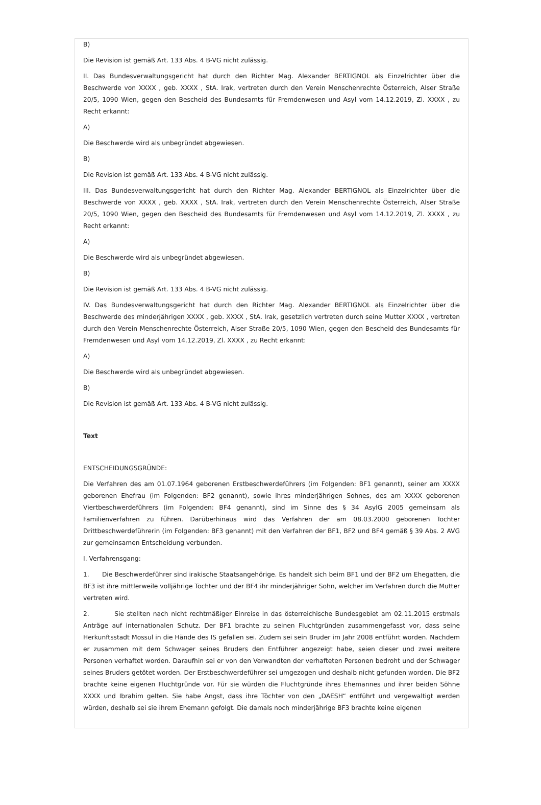B)
Die Revision ist gemäß Art. 133 Abs. 4 B-VG nicht zulässig.
II. Das Bundesverwaltungsgericht hat durch den Richter Mag. Alexander BERTIGNOL als Einzelrichter über die Beschwerde von XXXX , geb. XXXX , StA. Irak, vertreten durch den Verein Menschenrechte Österreich, Alser Straße 20/5, 1090 Wien, gegen den Bescheid des Bundesamts für Fremdenwesen und Asyl vom 14.12.2019, Zl. XXXX , zu Recht erkannt:
A)
Die Beschwerde wird als unbegründet abgewiesen.
B)
Die Revision ist gemäß Art. 133 Abs. 4 B-VG nicht zulässig.
III. Das Bundesverwaltungsgericht hat durch den Richter Mag. Alexander BERTIGNOL als Einzelrichter über die Beschwerde von XXXX , geb. XXXX , StA. Irak, vertreten durch den Verein Menschenrechte Österreich, Alser Straße 20/5, 1090 Wien, gegen den Bescheid des Bundesamts für Fremdenwesen und Asyl vom 14.12.2019, Zl. XXXX , zu Recht erkannt:
A)
Die Beschwerde wird als unbegründet abgewiesen.
B)
Die Revision ist gemäß Art. 133 Abs. 4 B-VG nicht zulässig.
IV. Das Bundesverwaltungsgericht hat durch den Richter Mag. Alexander BERTIGNOL als Einzelrichter über die Beschwerde des minderjährigen XXXX , geb. XXXX , StA. Irak, gesetzlich vertreten durch seine Mutter XXXX , vertreten durch den Verein Menschenrechte Österreich, Alser Straße 20/5, 1090 Wien, gegen den Bescheid des Bundesamts für Fremdenwesen und Asyl vom 14.12.2019, Zl. XXXX , zu Recht erkannt:
A)
Die Beschwerde wird als unbegründet abgewiesen.
B)
Die Revision ist gemäß Art. 133 Abs. 4 B-VG nicht zulässig.
Text
ENTSCHEIDUNGSGRÜNDE:
Die Verfahren des am 01.07.1964 geborenen Erstbeschwerdeführers (im Folgenden: BF1 genannt), seiner am XXXX geborenen Ehefrau (im Folgenden: BF2 genannt), sowie ihres minderjährigen Sohnes, des am XXXX geborenen Viertbeschwerdeführers (im Folgenden: BF4 genannt), sind im Sinne des § 34 AsylG 2005 gemeinsam als Familienverfahren zu führen. Darüberhinaus wird das Verfahren der am 08.03.2000 geborenen Tochter Drittbeschwerdeführerin (im Folgenden: BF3 genannt) mit den Verfahren der BF1, BF2 und BF4 gemäß § 39 Abs. 2 AVG zur gemeinsamen Entscheidung verbunden.
I. Verfahrensgang:
1. Die Beschwerdeführer sind irakische Staatsangehörige. Es handelt sich beim BF1 und der BF2 um Ehegatten, die BF3 ist ihre mittlerweile volljährige Tochter und der BF4 ihr minderjähriger Sohn, welcher im Verfahren durch die Mutter vertreten wird.
2. Sie stellten nach nicht rechtmäßiger Einreise in das österreichische Bundesgebiet am 02.11.2015 erstmals Anträge auf internationalen Schutz. Der BF1 brachte zu seinen Fluchtgründen zusammengefasst vor, dass seine Herkunftsstadt Mossul in die Hände des IS gefallen sei. Zudem sei sein Bruder im Jahr 2008 entführt worden. Nachdem er zusammen mit dem Schwager seines Bruders den Entführer angezeigt habe, seien dieser und zwei weitere Personen verhaftet worden. Daraufhin sei er von den Verwandten der verhafteten Personen bedroht und der Schwager seines Bruders getötet worden. Der Erstbeschwerdeführer sei umgezogen und deshalb nicht gefunden worden. Die BF2 brachte keine eigenen Fluchtgründe vor. Für sie würden die Fluchtgründe ihres Ehemannes und ihrer beiden Söhne XXXX und Ibrahim gelten. Sie habe Angst, dass ihre Töchter von den „DAESH“ entführt und vergewaltigt werden würden, deshalb sei sie ihrem Ehemann gefolgt. Die damals noch minderjährige BF3 brachte keine eigenen